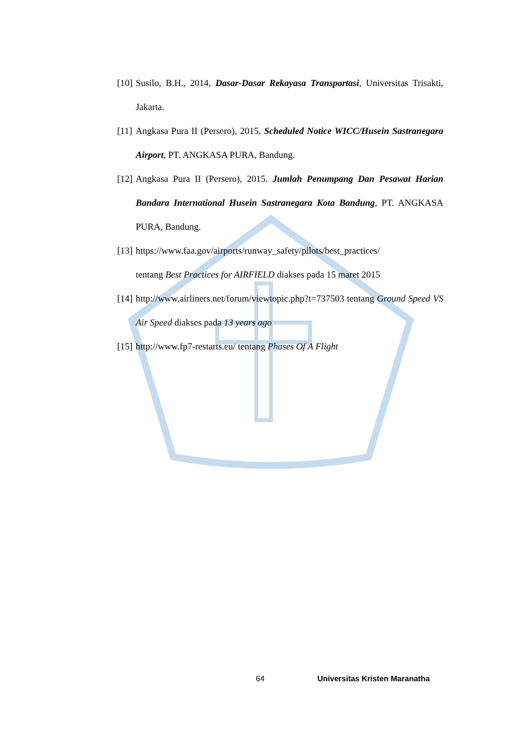[10] Susilo, B.H., 2014, Dasar-Dasar Rekayasa Transportasi, Universitas Trisakti, Jakarta.
[11] Angkasa Pura II (Persero), 2015. Scheduled Notice WICC/Husein Sastranegara Airport, PT. ANGKASA PURA, Bandung.
[12] Angkasa Pura II (Persero), 2015. Jumlah Penumpang Dan Pesawat Harian Bandara International Husein Sastranegara Kota Bandung, PT. ANGKASA PURA, Bandung.
[13] https://www.faa.gov/airports/runway_safety/pilots/best_practices/
tentang Best Practices for AIRFIELD diakses pada 15 maret 2015
[14] http://www.airliners.net/forum/viewtopic.php?t=737503 tentang Ground Speed VS Air Speed diakses pada 13 years ago
[15] http://www.fp7-restarts.eu/ tentang Phases Of A Flight
64 Universitas Kristen Maranatha